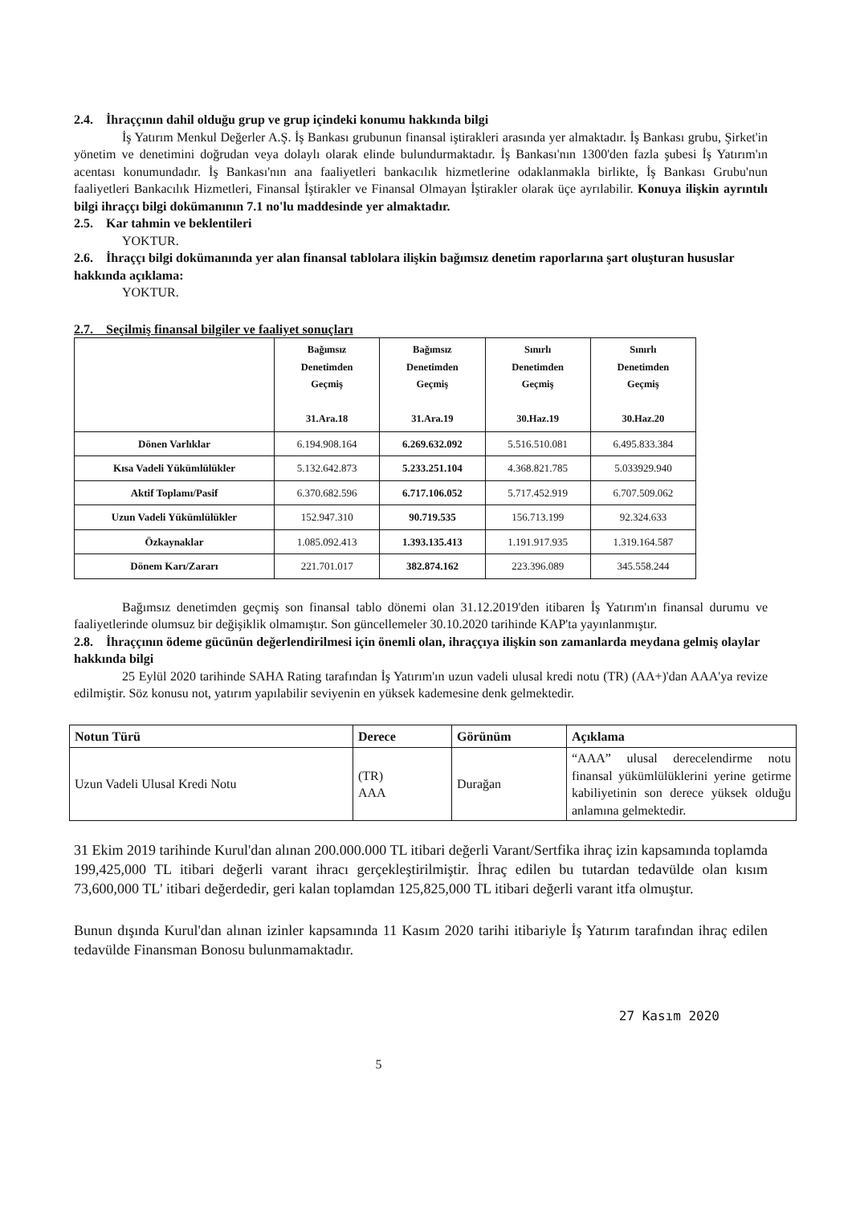2.4. İhraççının dahil olduğu grup ve grup içindeki konumu hakkında bilgi
İş Yatırım Menkul Değerler A.Ş. İş Bankası grubunun finansal iştirakleri arasında yer almaktadır. İş Bankası grubu, Şirket'in yönetim ve denetimini doğrudan veya dolaylı olarak elinde bulundurmaktadır. İş Bankası'nın 1300'den fazla şubesi İş Yatırım'ın acentası konumundadır. İş Bankası'nın ana faaliyetleri bankacılık hizmetlerine odaklanmakla birlikte, İş Bankası Grubu'nun faaliyetleri Bankacılık Hizmetleri, Finansal İştirakler ve Finansal Olmayan İştirakler olarak üçe ayrılabilir. Konuya ilişkin ayrıntılı bilgi ihraççı bilgi dokümanının 7.1 no'lu maddesinde yer almaktadır.
2.5. Kar tahmin ve beklentileri
YOKTUR.
2.6. İhraççı bilgi dokümanında yer alan finansal tablolara ilişkin bağımsız denetim raporlarına şart oluşturan hususlar hakkında açıklama:
YOKTUR.
2.7. Seçilmiş finansal bilgiler ve faaliyet sonuçları
| | Bağımsız Denetimden Geçmiş 31.Ara.18 | Bağımsız Denetimden Geçmiş 31.Ara.19 | Sınırlı Denetimden Geçmiş 30.Haz.19 | Sınırlı Denetimden Geçmiş 30.Haz.20 |
| --- | --- | --- | --- | --- |
| Dönen Varlıklar | 6.194.908.164 | 6.269.632.092 | 5.516.510.081 | 6.495.833.384 |
| Kısa Vadeli Yükümlülükler | 5.132.642.873 | 5.233.251.104 | 4.368.821.785 | 5.033929.940 |
| Aktif Toplamı/Pasif | 6.370.682.596 | 6.717.106.052 | 5.717.452.919 | 6.707.509.062 |
| Uzun Vadeli Yükümlülükler | 152.947.310 | 90.719.535 | 156.713.199 | 92.324.633 |
| Özkaynaklar | 1.085.092.413 | 1.393.135.413 | 1.191.917.935 | 1.319.164.587 |
| Dönem Karı/Zararı | 221.701.017 | 382.874.162 | 223.396.089 | 345.558.244 |
Bağımsız denetimden geçmiş son finansal tablo dönemi olan 31.12.2019'den itibaren İş Yatırım'ın finansal durumu ve faaliyetlerinde olumsuz bir değişiklik olmamıştır. Son güncellemeler 30.10.2020 tarihinde KAP'ta yayınlanmıştır.
2.8. İhraççının ödeme gücünün değerlendirilmesi için önemli olan, ihraççıya ilişkin son zamanlarda meydana gelmiş olaylar hakkında bilgi
25 Eylül 2020 tarihinde SAHA Rating tarafından İş Yatırım'ın uzun vadeli ulusal kredi notu (TR) (AA+)'dan AAA'ya revize edilmiştir. Söz konusu not, yatırım yapılabilir seviyenin en yüksek kademesine denk gelmektedir.
| Notun Türü | Derece | Görünüm | Açıklama |
| --- | --- | --- | --- |
| Uzun Vadeli Ulusal Kredi Notu | (TR) AAA | Durağan | “AAA” ulusal derecelendirme notu finansal yükümlülüklerini yerine getirme kabiliyetinin son derece yüksek olduğu anlamına gelmektedir. |
31 Ekim 2019 tarihinde Kurul'dan alınan 200.000.000 TL itibari değerli Varant/Sertfika ihraç izin kapsamında toplamda 199,425,000 TL itibari değerli varant ihracı gerçekleştirilmiştir. İhraç edilen bu tutardan tedavülde olan kısım 73,600,000 TL' itibari değerdedir, geri kalan toplamdan 125,825,000 TL itibari değerli varant itfa olmuştur.
Bunun dışında Kurul'dan alınan izinler kapsamında 11 Kasım 2020 tarihi itibariyle İş Yatırım tarafından ihraç edilen tedavülde Finansman Bonosu bulunmamaktadır.
5 27 Kasım 2020